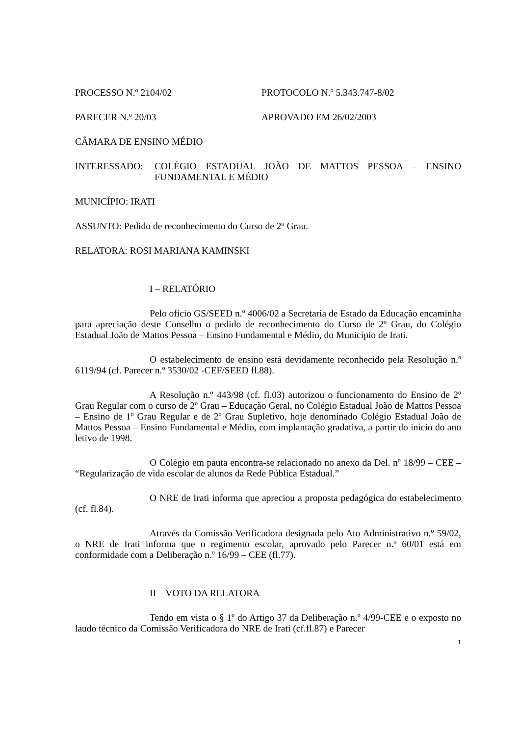PROCESSO N.º 2104/02 PROTOCOLO N.º 5.343.747-8/02
PARECER N.º 20/03 APROVADO EM 26/02/2003
CÂMARA DE ENSINO MÉDIO
INTERESSADO: COLÉGIO ESTADUAL JOÃO DE MATTOS PESSOA – ENSINO FUNDAMENTAL E MÉDIO
MUNICÍPIO: IRATI
ASSUNTO: Pedido de reconhecimento do Curso de 2º Grau.
RELATORA: ROSI MARIANA KAMINSKI
I – RELATÓRIO
Pelo ofício GS/SEED n.º 4006/02 a Secretaria de Estado da Educação encaminha para apreciação deste Conselho o pedido de reconhecimento do Curso de 2º Grau, do Colégio Estadual João de Mattos Pessoa – Ensino Fundamental e Médio, do Município de Irati.
O estabelecimento de ensino está devidamente reconhecido pela Resolução n.º 6119/94 (cf. Parecer n.º 3530/02 -CEF/SEED fl.88).
A Resolução n.º 443/98 (cf. fl.03) autorizou o funcionamento do Ensino de 2º Grau Regular com o curso de 2º Grau – Educação Geral, no Colégio Estadual João de Mattos Pessoa – Ensino de 1º Grau Regular e de 2º Grau Supletivo, hoje denominado Colégio Estadual João de Mattos Pessoa – Ensino Fundamental e Médio, com implantação gradativa, a partir do início do ano letivo de 1998.
O Colégio em pauta encontra-se relacionado no anexo da Del. nº 18/99 – CEE – “Regularização de vida escolar de alunos da Rede Pública Estadual.”
O NRE de Irati informa que apreciou a proposta pedagógica do estabelecimento (cf. fl.84).
Através da Comissão Verificadora designada pelo Ato Administrativo n.º 59/02, o NRE de Irati informa que o regimento escolar, aprovado pelo Parecer n.º 60/01 está em conformidade com a Deliberação n.º 16/99 – CEE (fl.77).
II – VOTO DA RELATORA
Tendo em vista o § 1º do Artigo 37 da Deliberação n.º 4/99-CEE e o exposto no laudo técnico da Comissão Verificadora do NRE de Irati (cf.fl.87) e Parecer
1